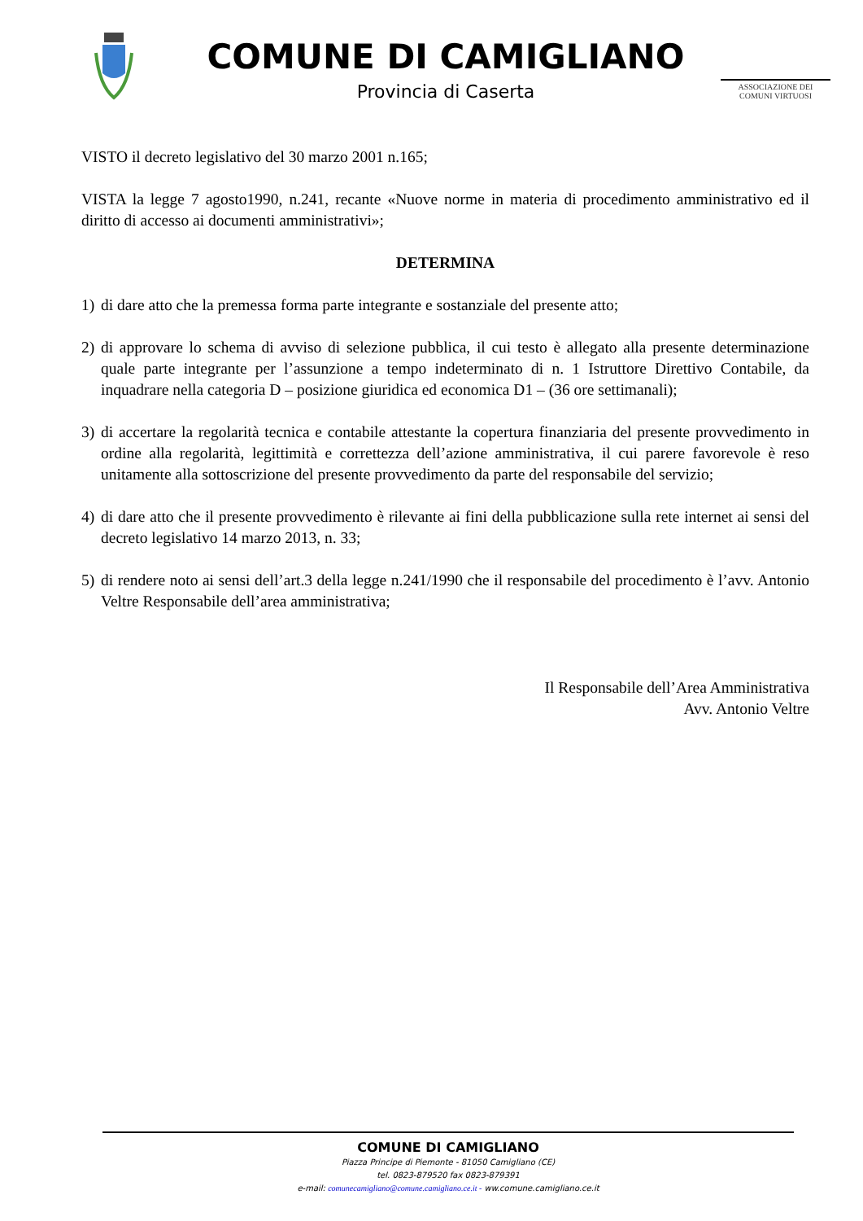COMUNE DI CAMIGLIANO
Provincia di Caserta
ASSOCIAZIONE DEI
COMUNI VIRTUOSI
VISTO il decreto legislativo del 30 marzo 2001 n.165;
VISTA la legge 7 agosto1990, n.241, recante «Nuove norme in materia di procedimento amministrativo ed il diritto di accesso ai documenti amministrativi»;
DETERMINA
1) di dare atto che la premessa forma parte integrante e sostanziale del presente atto;
2) di approvare lo schema di avviso di selezione pubblica, il cui testo è allegato alla presente determinazione quale parte integrante per l’assunzione a tempo indeterminato di n. 1 Istruttore Direttivo Contabile, da inquadrare nella categoria D – posizione giuridica ed economica D1 – (36 ore settimanali);
3) di accertare la regolarità tecnica e contabile attestante la copertura finanziaria del presente provvedimento in ordine alla regolarità, legittimità e correttezza dell’azione amministrativa, il cui parere favorevole è reso unitamente alla sottoscrizione del presente provvedimento da parte del responsabile del servizio;
4) di dare atto che il presente provvedimento è rilevante ai fini della pubblicazione sulla rete internet ai sensi del decreto legislativo 14 marzo 2013, n. 33;
5) di rendere noto ai sensi dell’art.3 della legge n.241/1990 che il responsabile del procedimento è l’avv. Antonio Veltre Responsabile dell’area amministrativa;
Il Responsabile dell’Area Amministrativa
Avv. Antonio Veltre
COMUNE DI CAMIGLIANO
Piazza Principe di Piemonte - 81050 Camigliano (CE)
tel. 0823-879520 fax 0823-879391
e-mail: comunecamigliano@comune.camigliano.ce.it - ww.comune.camigliano.ce.it